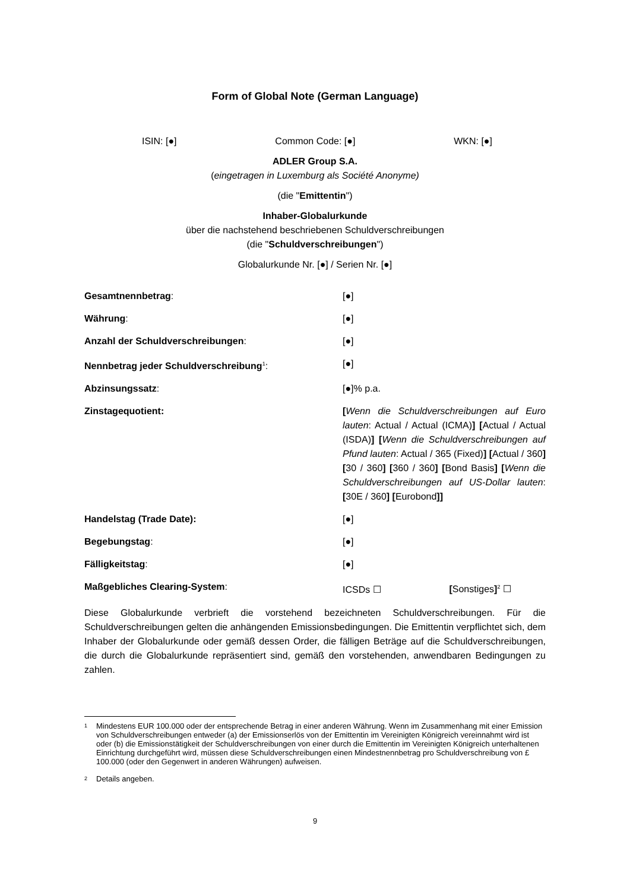Form of Global Note (German Language)
ISIN: [●] Common Code: [●] WKN: [●]
ADLER Group S.A.
(eingetragen in Luxemburg als Société Anonyme)
(die "Emittentin")
Inhaber-Globalurkunde
über die nachstehend beschriebenen Schuldverschreibungen
(die "Schuldverschreibungen")
Globalurkunde Nr. [●] / Serien Nr. [●]
| Gesamtnennbetrag : | [●] |
| Währung : | [●] |
| Anzahl der Schuldverschreibungen : | [●] |
| Nennbetrag jeder Schuldverschreibung<sup>1</sup> : | [●] |
| Abzinsungssatz : | [●]% p.a. |
| Zinstagequotient: | [ Wenn die Schuldverschreibungen auf Euro lauten : Actual / Actual (ICMA) ] [ Actual / Actual (ISDA) ] [ Wenn die Schuldverschreibungen auf Pfund lauten : Actual / 365 (Fixed) ] [ Actual / 360 ] [ 30 / 360 ] [ 360 / 360 ] [ Bond Basis ] [ Wenn die Schuldverschreibungen auf US-Dollar lauten : [ 30E / 360 ] [ Eurobond ]] |
| Handelstag (Trade Date): | [●] |
| Begebungstag : | [●] |
| Fälligkeitstag : | [●] |
| Maßgebliches Clearing-System : | ICSDs ☐ [ Sonstiges ]<sup>2</sup> ☐ |
Diese Globalurkunde verbrieft die vorstehend bezeichneten Schuldverschreibungen. Für die Schuldverschreibungen gelten die anhängenden Emissionsbedingungen. Die Emittentin verpflichtet sich, dem Inhaber der Globalurkunde oder gemäß dessen Order, die fälligen Beträge auf die Schuldverschreibungen, die durch die Globalurkunde repräsentiert sind, gemäß den vorstehenden, anwendbaren Bedingungen zu zahlen.
<sup>1</sup> Mindestens EUR 100.000 oder der entsprechende Betrag in einer anderen Währung. Wenn im Zusammenhang mit einer Emission von Schuldverschreibungen entweder (a) der Emissionserlös von der Emittentin im Vereinigten Königreich vereinnahmt wird ist oder (b) die Emissionstätigkeit der Schuldverschreibungen von einer durch die Emittentin im Vereinigten Königreich unterhaltenen Einrichtung durchgeführt wird, müssen diese Schuldverschreibungen einen Mindestnennbetrag pro Schuldverschreibung von £ 100.000 (oder den Gegenwert in anderen Währungen) aufweisen.
<sup>2</sup> Details angeben.
9